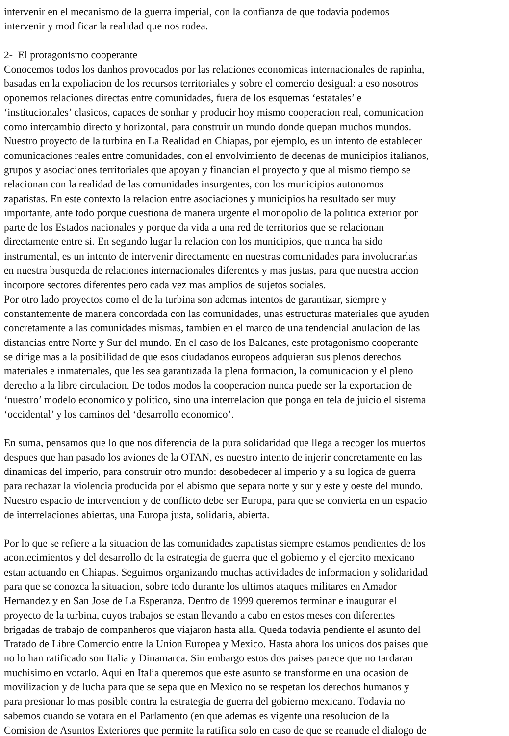intervenir en el mecanismo de la guerra imperial, con la confianza de que todavia podemos
intervenir y modificar la realidad que nos rodea.
2- El protagonismo cooperante
Conocemos todos los danhos provocados por las relaciones economicas internacionales de rapinha,
basadas en la expoliacion de los recursos territoriales y sobre el comercio desigual: a eso nosotros
oponemos relaciones directas entre comunidades, fuera de los esquemas ‘estatales’ e
‘institucionales’ clasicos, capaces de sonhar y producir hoy mismo cooperacion real, comunicacion
como intercambio directo y horizontal, para construir un mundo donde quepan muchos mundos.
Nuestro proyecto de la turbina en La Realidad en Chiapas, por ejemplo, es un intento de establecer
comunicaciones reales entre comunidades, con el envolvimiento de decenas de municipios italianos,
grupos y asociaciones territoriales que apoyan y financian el proyecto y que al mismo tiempo se
relacionan con la realidad de las comunidades insurgentes, con los municipios autonomos
zapatistas. En este contexto la relacion entre asociaciones y municipios ha resultado ser muy
importante, ante todo porque cuestiona de manera urgente el monopolio de la politica exterior por
parte de los Estados nacionales y porque da vida a una red de territorios que se relacionan
directamente entre si. En segundo lugar la relacion con los municipios, que nunca ha sido
instrumental, es un intento de intervenir directamente en nuestras comunidades para involucrarlas
en nuestra busqueda de relaciones internacionales diferentes y mas justas, para que nuestra accion
incorpore sectores diferentes pero cada vez mas amplios de sujetos sociales.
Por otro lado proyectos como el de la turbina son ademas intentos de garantizar, siempre y
constantemente de manera concordada con las comunidades, unas estructuras materiales que ayuden
concretamente a las comunidades mismas, tambien en el marco de una tendencial anulacion de las
distancias entre Norte y Sur del mundo. En el caso de los Balcanes, este protagonismo cooperante
se dirige mas a la posibilidad de que esos ciudadanos europeos adquieran sus plenos derechos
materiales e inmateriales, que les sea garantizada la plena formacion, la comunicacion y el pleno
derecho a la libre circulacion. De todos modos la cooperacion nunca puede ser la exportacion de
‘nuestro’ modelo economico y politico, sino una interrelacion que ponga en tela de juicio el sistema
‘occidental’ y los caminos del ‘desarrollo economico’.
En suma, pensamos que lo que nos diferencia de la pura solidaridad que llega a recoger los muertos
despues que han pasado los aviones de la OTAN, es nuestro intento de injerir concretamente en las
dinamicas del imperio, para construir otro mundo: desobedecer al imperio y a su logica de guerra
para rechazar la violencia producida por el abismo que separa norte y sur y este y oeste del mundo.
Nuestro espacio de intervencion y de conflicto debe ser Europa, para que se convierta en un espacio
de interrelaciones abiertas, una Europa justa, solidaria, abierta.
Por lo que se refiere a la situacion de las comunidades zapatistas siempre estamos pendientes de los
acontecimientos y del desarrollo de la estrategia de guerra que el gobierno y el ejercito mexicano
estan actuando en Chiapas. Seguimos organizando muchas actividades de informacion y solidaridad
para que se conozca la situacion, sobre todo durante los ultimos ataques militares en Amador
Hernandez y en San Jose de La Esperanza. Dentro de 1999 queremos terminar e inaugurar el
proyecto de la turbina, cuyos trabajos se estan llevando a cabo en estos meses con diferentes
brigadas de trabajo de companheros que viajaron hasta alla. Queda todavia pendiente el asunto del
Tratado de Libre Comercio entre la Union Europea y Mexico. Hasta ahora los unicos dos paises que
no lo han ratificado son Italia y Dinamarca. Sin embargo estos dos paises parece que no tardaran
muchisimo en votarlo. Aqui en Italia queremos que este asunto se transforme en una ocasion de
movilizacion y de lucha para que se sepa que en Mexico no se respetan los derechos humanos y
para presionar lo mas posible contra la estrategia de guerra del gobierno mexicano. Todavia no
sabemos cuando se votara en el Parlamento (en que ademas es vigente una resolucion de la
Comision de Asuntos Exteriores que permite la ratifica solo en caso de que se reanude el dialogo de